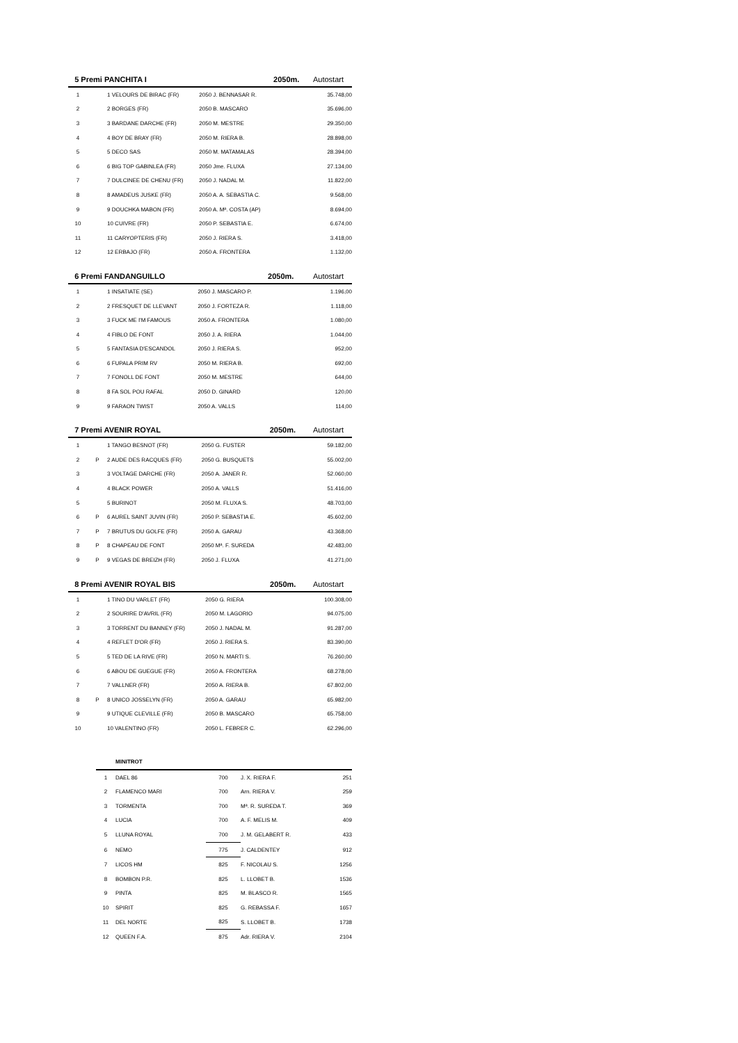| 5 Premi PANCHITA I | | | | 2050m. | Autostart |
| --- | --- | --- | --- | --- | --- |
| 1 | | 1 VELOURS DE BIRAC (FR) | 2050 J. BENNASAR R. | | 35.748,00 |
| 2 | | 2 BORGES (FR) | 2050 B. MASCARO | | 35.696,00 |
| 3 | | 3 BARDANE DARCHE (FR) | 2050 M. MESTRE | | 29.350,00 |
| 4 | | 4 BOY DE BRAY (FR) | 2050 M. RIERA B. | | 28.898,00 |
| 5 | | 5 DECO SAS | 2050 M. MATAMALAS | | 28.394,00 |
| 6 | | 6 BIG TOP GABINLEA (FR) | 2050 Jme. FLUXA | | 27.134,00 |
| 7 | | 7 DULCINEE DE CHENU (FR) | 2050 J. NADAL M. | | 11.822,00 |
| 8 | | 8 AMADEUS JUSKE (FR) | 2050 A. A. SEBASTIA C. | | 9.568,00 |
| 9 | | 9 DOUCHKA MABON (FR) | 2050 A. Mª. COSTA (AP) | | 8.694,00 |
| 10 | | 10 CUIVRE (FR) | 2050 P. SEBASTIA E. | | 6.674,00 |
| 11 | | 11 CARYOPTERIS (FR) | 2050 J. RIERA S. | | 3.418,00 |
| 12 | | 12 ERBAJO (FR) | 2050 A. FRONTERA | | 1.132,00 |
| 6 Premi FANDANGUILLO | | | | 2050m. | Autostart |
| --- | --- | --- | --- | --- | --- |
| 1 | | 1 INSATIATE (SE) | 2050 J. MASCARO P. | | 1.196,00 |
| 2 | | 2 FRESQUET DE LLEVANT | 2050 J. FORTEZA R. | | 1.118,00 |
| 3 | | 3 FUCK ME I'M FAMOUS | 2050 A. FRONTERA | | 1.080,00 |
| 4 | | 4 FIBLO DE FONT | 2050 J. A. RIERA | | 1.044,00 |
| 5 | | 5 FANTASIA D'ESCANDOL | 2050 J. RIERA S. | | 952,00 |
| 6 | | 6 FUPALA PRIM RV | 2050 M. RIERA B. | | 692,00 |
| 7 | | 7 FONOLL DE FONT | 2050 M. MESTRE | | 644,00 |
| 8 | | 8 FA SOL POU RAFAL | 2050 D. GINARD | | 120,00 |
| 9 | | 9 FARAON TWIST | 2050 A. VALLS | | 114,00 |
| 7 Premi AVENIR ROYAL | | | | 2050m. | Autostart |
| --- | --- | --- | --- | --- | --- |
| 1 | | 1 TANGO BESNOT (FR) | 2050 G. FUSTER | | 59.182,00 |
| 2 | P | 2 AUDE DES RACQUES (FR) | 2050 G. BUSQUETS | | 55.002,00 |
| 3 | | 3 VOLTAGE DARCHE (FR) | 2050 A. JANER R. | | 52.060,00 |
| 4 | | 4 BLACK POWER | 2050 A. VALLS | | 51.416,00 |
| 5 | | 5 BURINOT | 2050 M. FLUXA S. | | 48.703,00 |
| 6 | P | 6 AUREL SAINT JUVIN (FR) | 2050 P. SEBASTIA E. | | 45.602,00 |
| 7 | P | 7 BRUTUS DU GOLFE (FR) | 2050 A. GARAU | | 43.368,00 |
| 8 | P | 8 CHAPEAU DE FONT | 2050 Mª. F. SUREDA | | 42.483,00 |
| 9 | P | 9 VEGAS DE BREIZH (FR) | 2050 J. FLUXA | | 41.271,00 |
| 8 Premi AVENIR ROYAL BIS | | | | 2050m. | Autostart |
| --- | --- | --- | --- | --- | --- |
| 1 | | 1 TINO DU VARLET (FR) | 2050 G. RIERA | | 100.308,00 |
| 2 | | 2 SOURIRE D'AVRIL (FR) | 2050 M. LAGORIO | | 94.075,00 |
| 3 | | 3 TORRENT DU BANNEY (FR) | 2050 J. NADAL M. | | 91.287,00 |
| 4 | | 4 REFLET D'OR (FR) | 2050 J. RIERA S. | | 83.390,00 |
| 5 | | 5 TED DE LA RIVE (FR) | 2050 N. MARTI S. | | 76.260,00 |
| 6 | | 6 ABOU DE GUEGUE (FR) | 2050 A. FRONTERA | | 68.278,00 |
| 7 | | 7 VALLNER (FR) | 2050 A. RIERA B. | | 67.802,00 |
| 8 | P | 8 UNICO JOSSELYN (FR) | 2050 A. GARAU | | 65.982,00 |
| 9 | | 9 UTIQUE CLEVILLE (FR) | 2050 B. MASCARO | | 65.758,00 |
| 10 | | 10 VALENTINO (FR) | 2050 L. FEBRER C. | | 62.296,00 |
| | MINITROT | | | |
| --- | --- | --- | --- | --- |
| 1 | DAEL 86 | 700 | J. X. RIERA F. | 251 |
| 2 | FLAMENCO MARI | 700 | Arn. RIERA V. | 259 |
| 3 | TORMENTA | 700 | Mª. R. SUREDA T. | 369 |
| 4 | LUCIA | 700 | A. F. MELIS M. | 409 |
| 5 | LLUNA ROYAL | 700 | J. M. GELABERT R. | 433 |
| 6 | NEMO | 775 | J. CALDENTEY | 912 |
| 7 | LICOS HM | 825 | F. NICOLAU S. | 1256 |
| 8 | BOMBON P.R. | 825 | L. LLOBET B. | 1536 |
| 9 | PINTA | 825 | M. BLASCO R. | 1565 |
| 10 | SPIRIT | 825 | G. REBASSA F. | 1657 |
| 11 | DEL NORTE | 825 | S. LLOBET B. | 1738 |
| 12 | QUEEN F.A. | 875 | Adr. RIERA V. | 2104 |